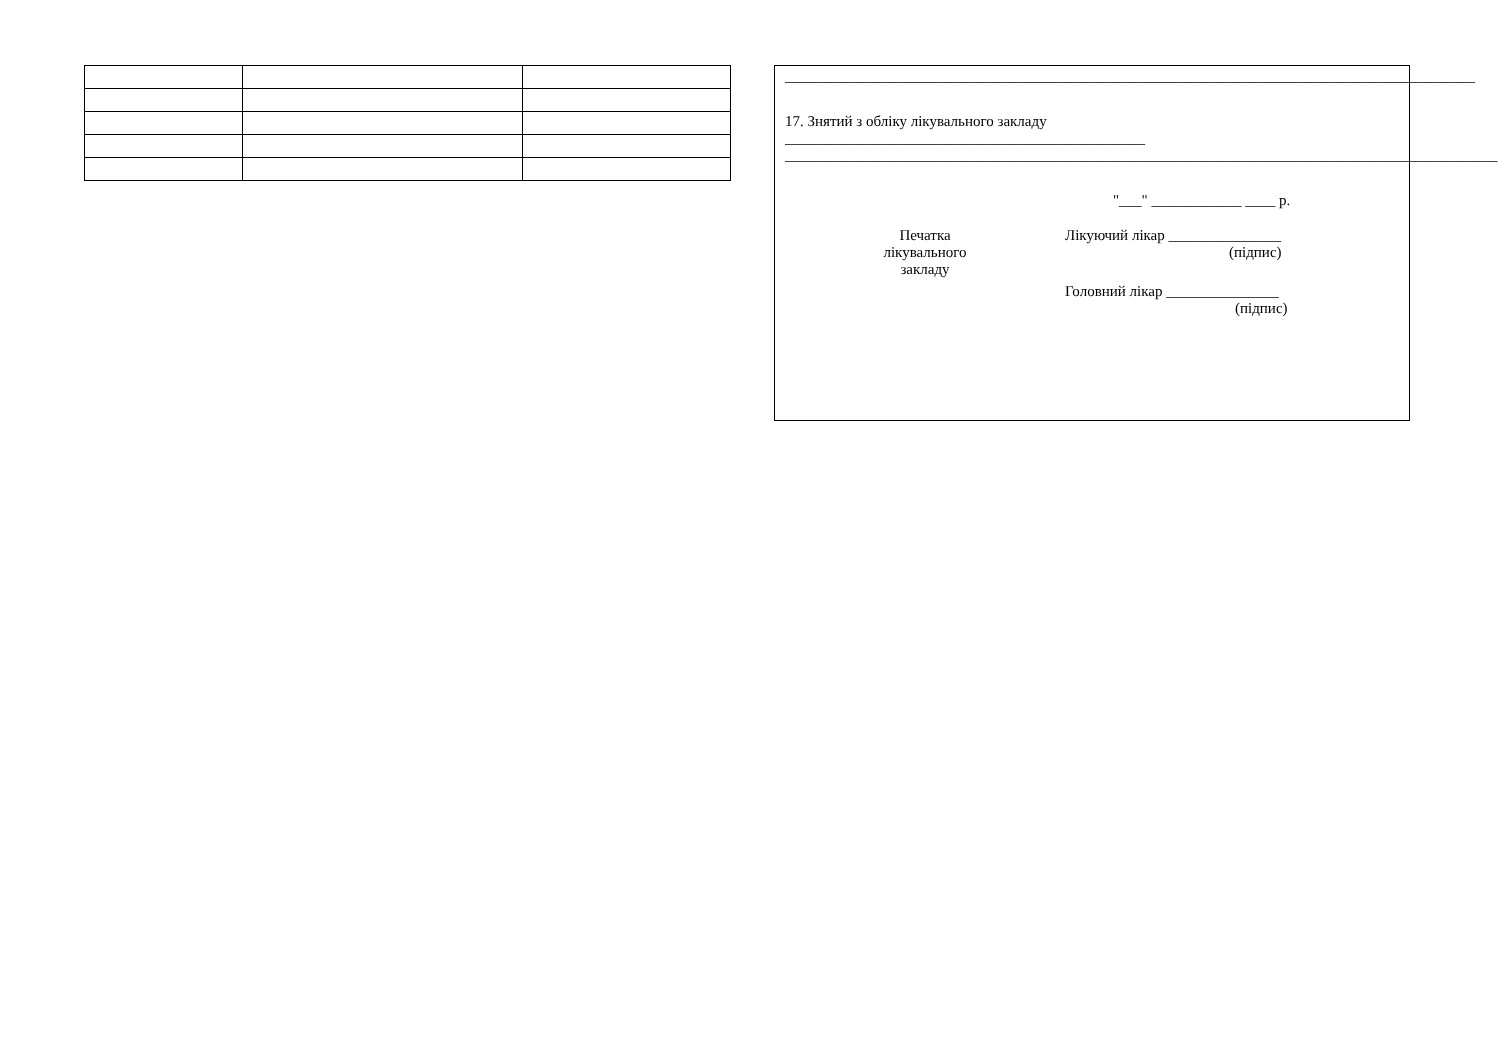____________________________________________________________________________________________
17. Знятий з обліку лікувального закладу
________________________________________________
_______________________________________________________________________________________________
"___" ____________ ____ р.
Печатка
лікувального
закладу
Лікуючий лікар _______________
(підпис)
Головний лікар _______________
(підпис)